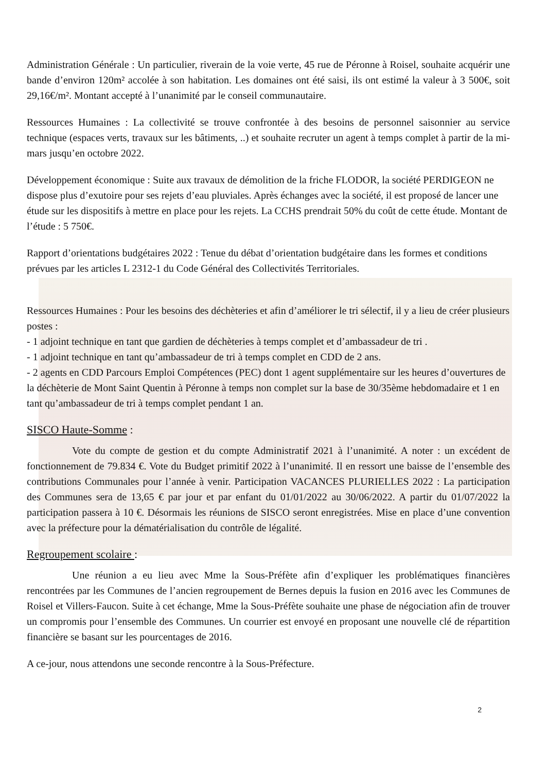Administration Générale : Un particulier, riverain de la voie verte, 45 rue de Péronne à Roisel, souhaite acquérir une bande d’environ 120m² accolée à son habitation. Les domaines ont été saisi, ils ont estimé la valeur à 3 500€, soit 29,16€/m². Montant accepté à l’unanimité par le conseil communautaire.
Ressources Humaines : La collectivité se trouve confrontée à des besoins de personnel saisonnier au service technique (espaces verts, travaux sur les bâtiments, ..) et souhaite recruter un agent à temps complet à partir de la mi-mars jusqu’en octobre 2022.
Développement économique : Suite aux travaux de démolition de la friche FLODOR, la société PERDIGEON ne dispose plus d’exutoire pour ses rejets d’eau pluviales. Après échanges avec la société, il est proposé de lancer une étude sur les dispositifs à mettre en place pour les rejets. La CCHS prendrait 50% du coût de cette étude. Montant de l’étude : 5 750€.
Rapport d’orientations budgétaires 2022 : Tenue du débat d’orientation budgétaire dans les formes et conditions prévues par les articles L 2312-1 du Code Général des Collectivités Territoriales.
Ressources Humaines : Pour les besoins des déchèteries et afin d’améliorer le tri sélectif, il y a lieu de créer plusieurs postes :
- 1 adjoint technique en tant que gardien de déchèteries à temps complet et d’ambassadeur de tri .
- 1 adjoint technique en tant qu’ambassadeur de tri à temps complet en CDD de 2 ans.
- 2 agents en CDD Parcours Emploi Compétences (PEC) dont 1 agent supplémentaire sur les heures d’ouvertures de la déchèterie de Mont Saint Quentin à Péronne à temps non complet sur la base de 30/35ème hebdomadaire et 1 en tant qu’ambassadeur de tri à temps complet pendant 1 an.
SISCO Haute-Somme :
Vote du compte de gestion et du compte Administratif 2021 à l’unanimité. A noter : un excédent de fonctionnement de 79.834 €. Vote du Budget primitif 2022 à l’unanimité. Il en ressort une baisse de l’ensemble des contributions Communales pour l’année à venir. Participation VACANCES PLURIELLES 2022 : La participation des Communes sera de 13,65 € par jour et par enfant du 01/01/2022 au 30/06/2022. A partir du 01/07/2022 la participation passera à 10 €. Désormais les réunions de SISCO seront enregistrées. Mise en place d’une convention avec la préfecture pour la dématérialisation du contrôle de légalité.
Regroupement scolaire :
Une réunion a eu lieu avec Mme la Sous-Préfète afin d’expliquer les problématiques financières rencontrées par les Communes de l’ancien regroupement de Bernes depuis la fusion en 2016 avec les Communes de Roisel et Villers-Faucon. Suite à cet échange, Mme la Sous-Préfète souhaite une phase de négociation afin de trouver un compromis pour l’ensemble des Communes. Un courrier est envoyé en proposant une nouvelle clé de répartition financière se basant sur les pourcentages de 2016.
A ce-jour, nous attendons une seconde rencontre à la Sous-Préfecture.
2